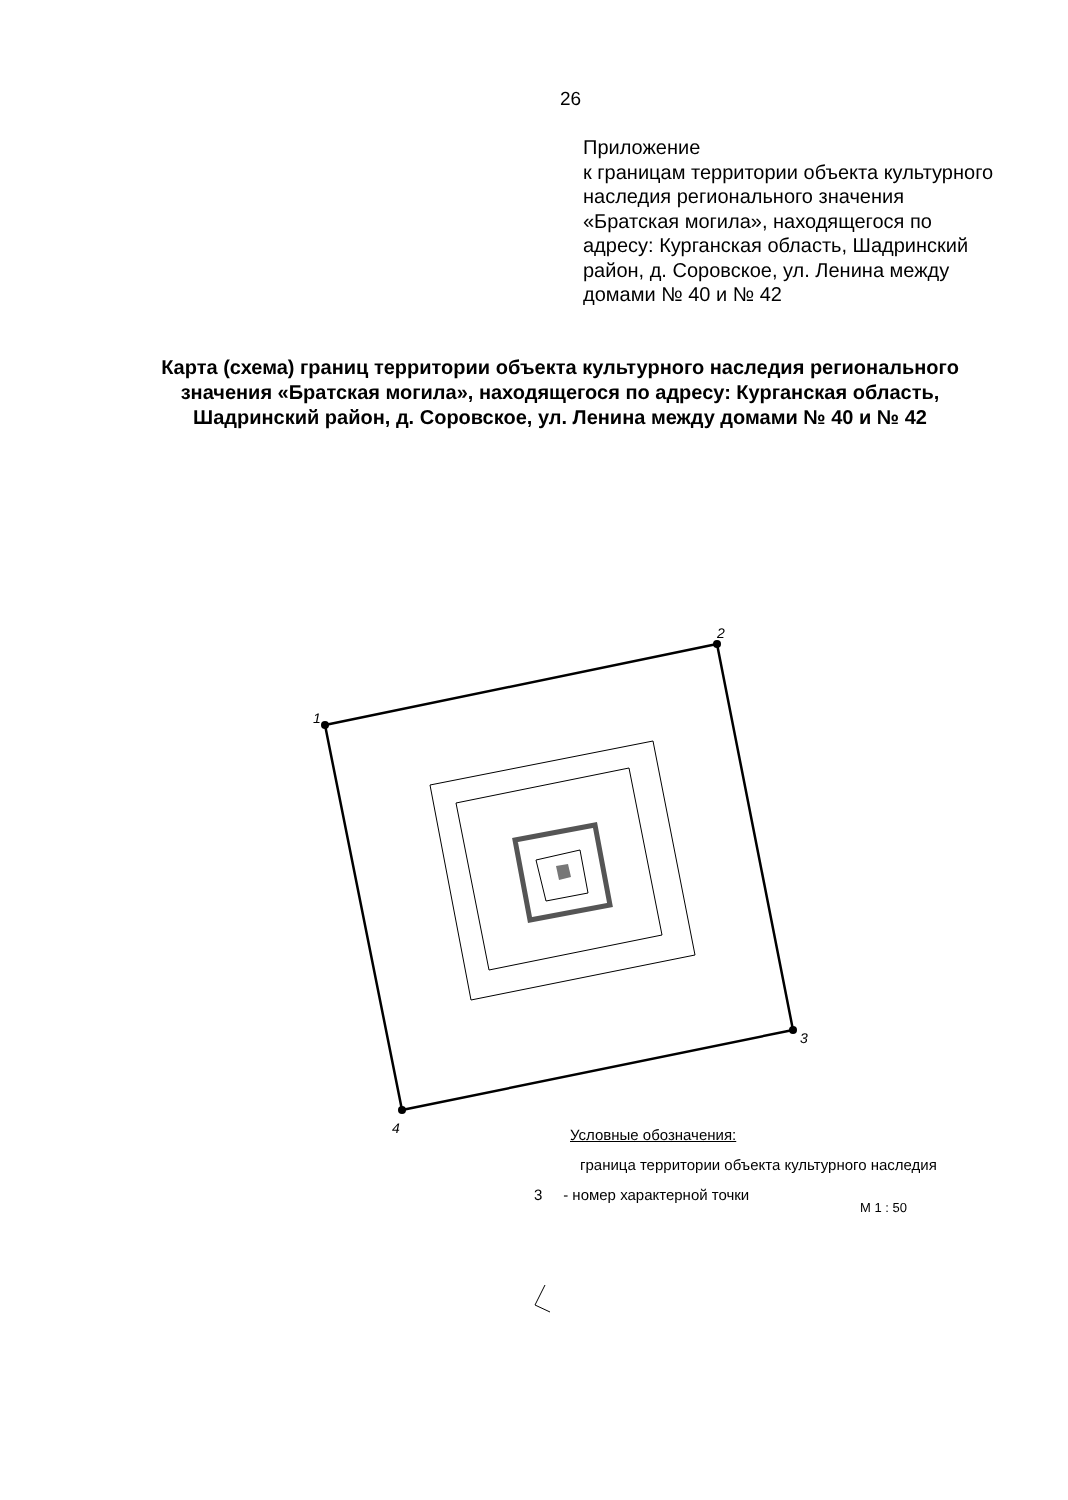26
Приложение
к границам территории объекта культурного наследия регионального значения «Братская могила», находящегося по адресу: Курганская область, Шадринский район, д. Соровское, ул. Ленина между домами № 40 и № 42
Карта (схема) границ территории объекта культурного наследия регионального значения «Братская могила», находящегося по адресу: Курганская область, Шадринский район, д. Соровское, ул. Ленина между домами № 40 и № 42
1
2
3
4
Условные обозначения:
граница территории объекта культурного наследия
3 - номер характерной точки
М 1 : 50